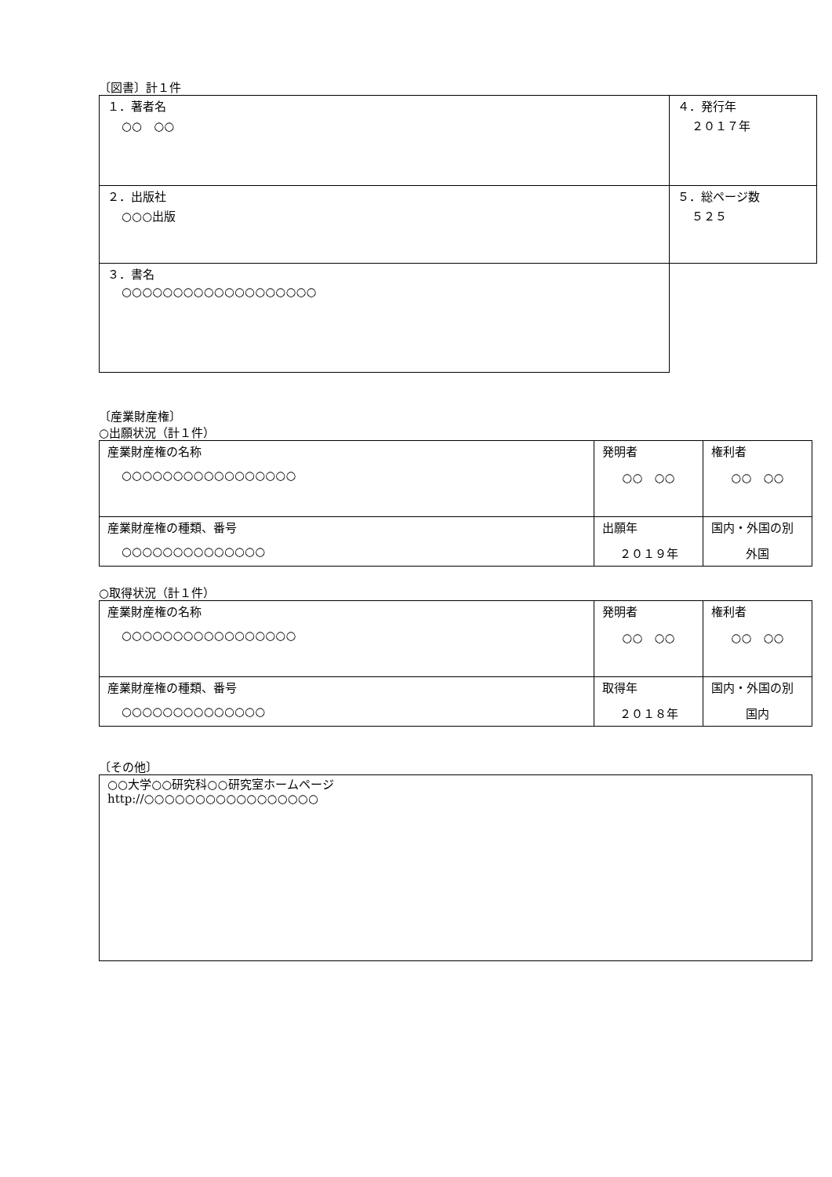〔図書〕計１件
| １．著者名 ○○ ○○ | ４．発行年 ２０１７年 |
| ２．出版社 ○○○出版 | ５．総ページ数 ５２５ |
| ３．書名 ○○○○○○○○○○○○○○○○○○○ | |
〔産業財産権〕
○出願状況（計１件）
| 産業財産権の名称 ○○○○○○○○○○○○○○○○○ | 発明者 ○○ ○○ | 権利者 ○○ ○○ |
| 産業財産権の種類、番号 ○○○○○○○○○○○○○○ | 出願年 ２０１９年 | 国内・外国の別 外国 |
○取得状況（計１件）
| 産業財産権の名称 ○○○○○○○○○○○○○○○○○ | 発明者 ○○ ○○ | 権利者 ○○ ○○ |
| 産業財産権の種類、番号 ○○○○○○○○○○○○○○ | 取得年 ２０１８年 | 国内・外国の別 国内 |
〔その他〕
| ○○大学○○研究科○○研究室ホームページ http://○○○○○○○○○○○○○○○○○ |